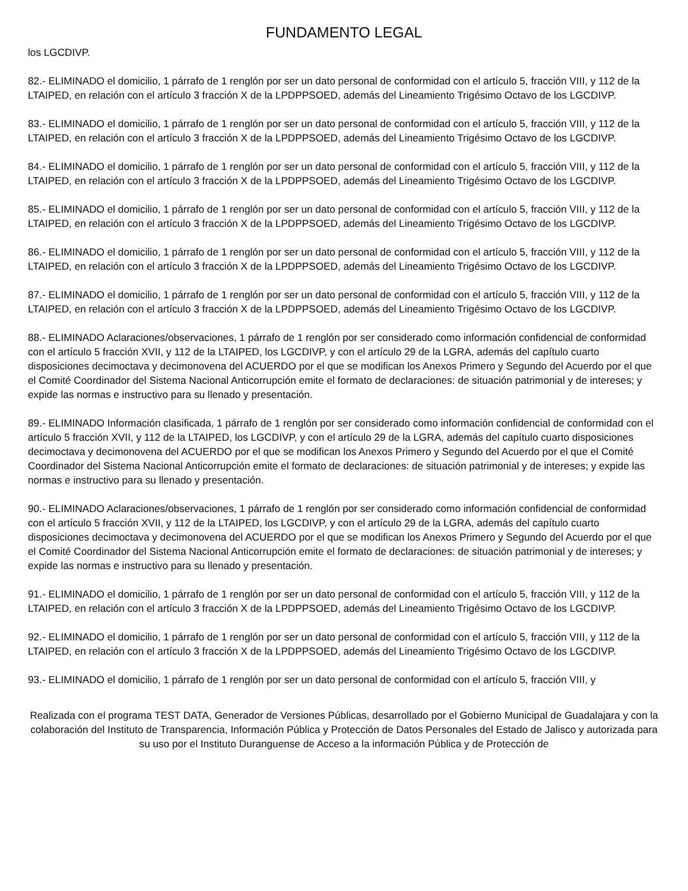FUNDAMENTO LEGAL
los LGCDIVP.
82.- ELIMINADO el domicilio, 1 párrafo de 1 renglón por ser un dato personal de conformidad con el artículo 5, fracción VIII, y 112 de la LTAIPED, en relación con el artículo 3 fracción X de la LPDPPSOED, además del Lineamiento Trigésimo Octavo de los LGCDIVP.
83.- ELIMINADO el domicilio, 1 párrafo de 1 renglón por ser un dato personal de conformidad con el artículo 5, fracción VIII, y 112 de la LTAIPED, en relación con el artículo 3 fracción X de la LPDPPSOED, además del Lineamiento Trigésimo Octavo de los LGCDIVP.
84.- ELIMINADO el domicilio, 1 párrafo de 1 renglón por ser un dato personal de conformidad con el artículo 5, fracción VIII, y 112 de la LTAIPED, en relación con el artículo 3 fracción X de la LPDPPSOED, además del Lineamiento Trigésimo Octavo de los LGCDIVP.
85.- ELIMINADO el domicilio, 1 párrafo de 1 renglón por ser un dato personal de conformidad con el artículo 5, fracción VIII, y 112 de la LTAIPED, en relación con el artículo 3 fracción X de la LPDPPSOED, además del Lineamiento Trigésimo Octavo de los LGCDIVP.
86.- ELIMINADO el domicilio, 1 párrafo de 1 renglón por ser un dato personal de conformidad con el artículo 5, fracción VIII, y 112 de la LTAIPED, en relación con el artículo 3 fracción X de la LPDPPSOED, además del Lineamiento Trigésimo Octavo de los LGCDIVP.
87.- ELIMINADO el domicilio, 1 párrafo de 1 renglón por ser un dato personal de conformidad con el artículo 5, fracción VIII, y 112 de la LTAIPED, en relación con el artículo 3 fracción X de la LPDPPSOED, además del Lineamiento Trigésimo Octavo de los LGCDIVP.
88.- ELIMINADO Aclaraciones/observaciones, 1 párrafo de 1 renglón por ser considerado como información confidencial de conformidad con el artículo 5 fracción XVII, y 112 de la LTAIPED, los LGCDIVP, y con el artículo 29 de la LGRA, además del capítulo cuarto disposiciones decimoctava y decimonovena del ACUERDO por el que se modifican los Anexos Primero y Segundo del Acuerdo por el que el Comité Coordinador del Sistema Nacional Anticorrupción emite el formato de declaraciones: de situación patrimonial y de intereses; y expide las normas e instructivo para su llenado y presentación.
89.- ELIMINADO Información clasificada, 1 párrafo de 1 renglón por ser considerado como información confidencial de conformidad con el artículo 5 fracción XVII, y 112 de la LTAIPED, los LGCDIVP, y con el artículo 29 de la LGRA, además del capítulo cuarto disposiciones decimoctava y decimonovena del ACUERDO por el que se modifican los Anexos Primero y Segundo del Acuerdo por el que el Comité Coordinador del Sistema Nacional Anticorrupción emite el formato de declaraciones: de situación patrimonial y de intereses; y expide las normas e instructivo para su llenado y presentación.
90.- ELIMINADO Aclaraciones/observaciones, 1 párrafo de 1 renglón por ser considerado como información confidencial de conformidad con el artículo 5 fracción XVII, y 112 de la LTAIPED, los LGCDIVP, y con el artículo 29 de la LGRA, además del capítulo cuarto disposiciones decimoctava y decimonovena del ACUERDO por el que se modifican los Anexos Primero y Segundo del Acuerdo por el que el Comité Coordinador del Sistema Nacional Anticorrupción emite el formato de declaraciones: de situación patrimonial y de intereses; y expide las normas e instructivo para su llenado y presentación.
91.- ELIMINADO el domicilio, 1 párrafo de 1 renglón por ser un dato personal de conformidad con el artículo 5, fracción VIII, y 112 de la LTAIPED, en relación con el artículo 3 fracción X de la LPDPPSOED, además del Lineamiento Trigésimo Octavo de los LGCDIVP.
92.- ELIMINADO el domicilio, 1 párrafo de 1 renglón por ser un dato personal de conformidad con el artículo 5, fracción VIII, y 112 de la LTAIPED, en relación con el artículo 3 fracción X de la LPDPPSOED, además del Lineamiento Trigésimo Octavo de los LGCDIVP.
93.- ELIMINADO el domicilio, 1 párrafo de 1 renglón por ser un dato personal de conformidad con el artículo 5, fracción VIII, y
Realizada con el programa TEST DATA, Generador de Versiones Públicas, desarrollado por el Gobierno Municipal de Guadalajara y con la colaboración del Instituto de Transparencia, Información Pública y Protección de Datos Personales del Estado de Jalisco y autorizada para su uso por el Instituto Duranguense de Acceso a la información Pública y de Protección de